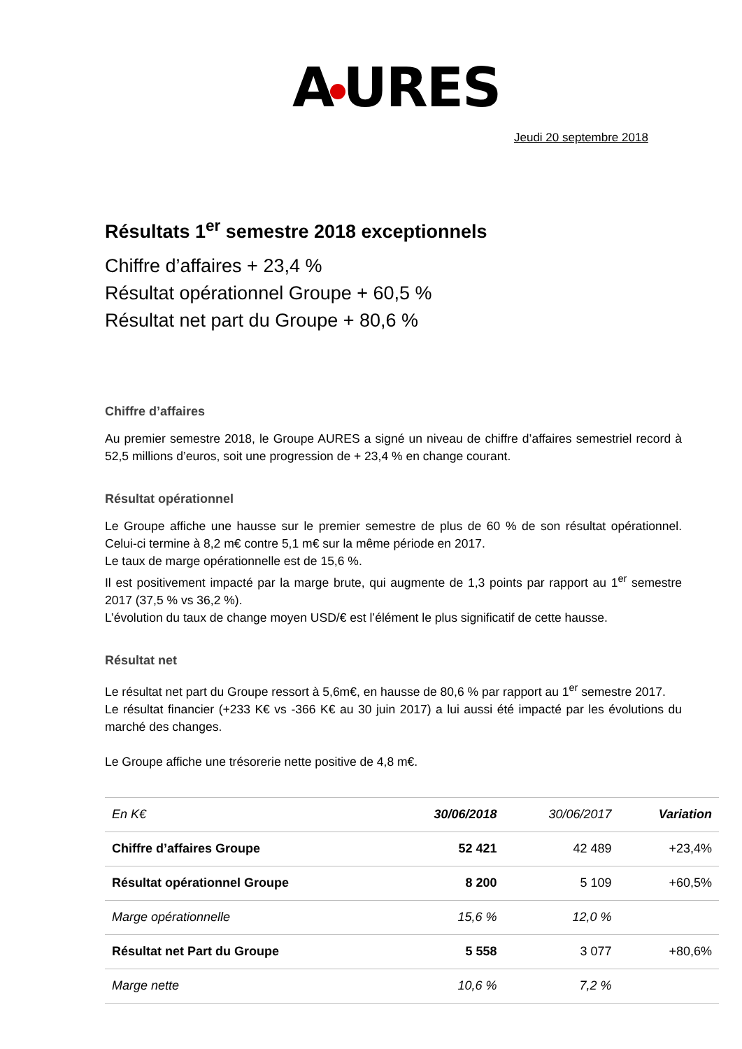A URES
Jeudi 20 septembre 2018
Résultats 1<sup>er</sup> semestre 2018 exceptionnels
Chiffre d’affaires + 23,4 %
Résultat opérationnel Groupe + 60,5 %
Résultat net part du Groupe + 80,6 %
Chiffre d’affaires
Au premier semestre 2018, le Groupe AURES a signé un niveau de chiffre d’affaires semestriel record à 52,5 millions d’euros, soit une progression de + 23,4 % en change courant.
Résultat opérationnel
Le Groupe affiche une hausse sur le premier semestre de plus de 60 % de son résultat opérationnel. Celui-ci termine à 8,2 m€ contre 5,1 m€ sur la même période en 2017.
Le taux de marge opérationnelle est de 15,6 %.
Il est positivement impacté par la marge brute, qui augmente de 1,3 points par rapport au 1<sup>er</sup> semestre 2017 (37,5 % vs 36,2 %).
L’évolution du taux de change moyen USD/€ est l’élément le plus significatif de cette hausse.
Résultat net
Le résultat net part du Groupe ressort à 5,6m€, en hausse de 80,6 % par rapport au 1<sup>er</sup> semestre 2017.
Le résultat financier (+233 K€ vs -366 K€ au 30 juin 2017) a lui aussi été impacté par les évolutions du marché des changes.
Le Groupe affiche une trésorerie nette positive de 4,8 m€.
| En K€ | 30/06/2018 | 30/06/2017 | Variation |
| --- | --- | --- | --- |
| Chiffre d’affaires Groupe | 52 421 | 42 489 | +23,4% |
| Résultat opérationnel Groupe | 8 200 | 5 109 | +60,5% |
| Marge opérationnelle | 15,6 % | 12,0 % | |
| Résultat net Part du Groupe | 5 558 | 3 077 | +80,6% |
| Marge nette | 10,6 % | 7,2 % | |